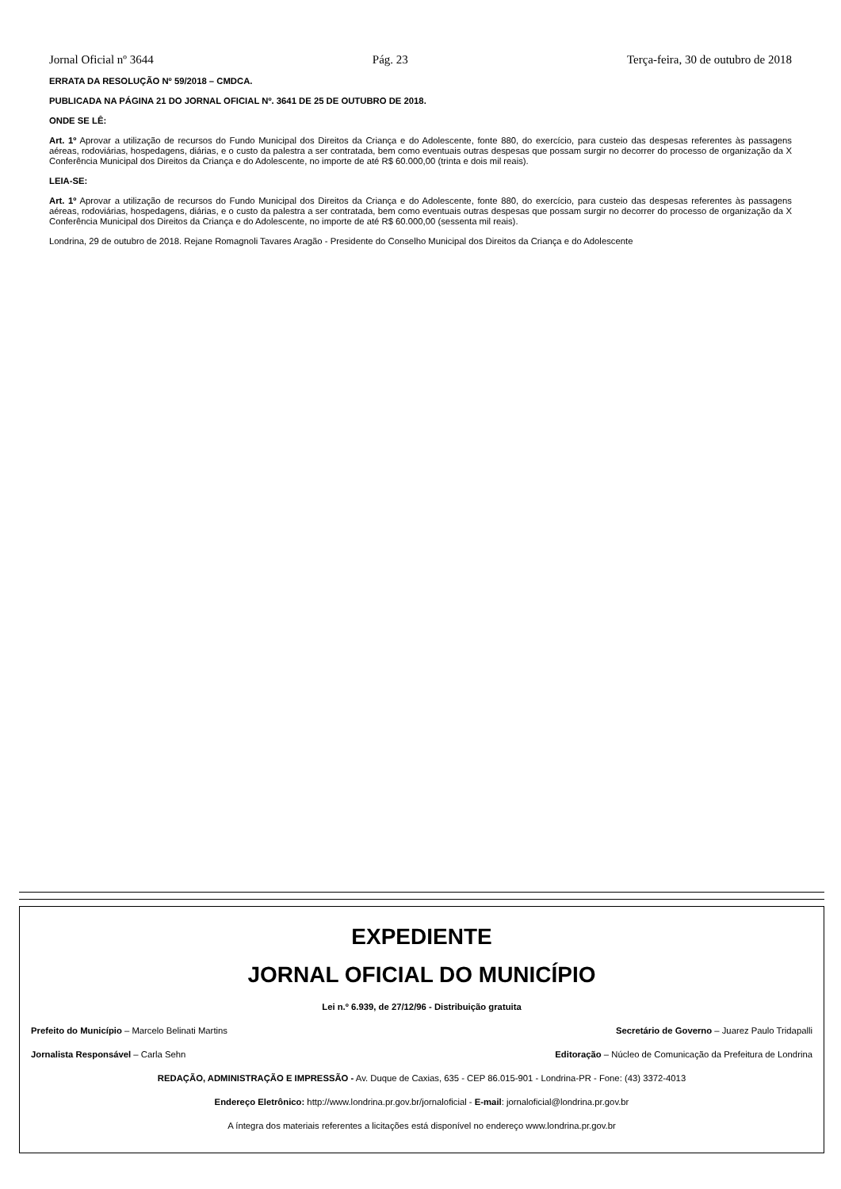Jornal Oficial nº 3644 Pág. 23 Terça-feira, 30 de outubro de 2018
ERRATA DA RESOLUÇÃO Nº 59/2018 – CMDCA.
PUBLICADA NA PÁGINA 21 DO JORNAL OFICIAL Nº. 3641 DE 25 DE OUTUBRO DE 2018.
ONDE SE LÊ:
Art. 1º Aprovar a utilização de recursos do Fundo Municipal dos Direitos da Criança e do Adolescente, fonte 880, do exercício, para custeio das despesas referentes às passagens aéreas, rodoviárias, hospedagens, diárias, e o custo da palestra a ser contratada, bem como eventuais outras despesas que possam surgir no decorrer do processo de organização da X Conferência Municipal dos Direitos da Criança e do Adolescente, no importe de até R$ 60.000,00 (trinta e dois mil reais).
LEIA-SE:
Art. 1º Aprovar a utilização de recursos do Fundo Municipal dos Direitos da Criança e do Adolescente, fonte 880, do exercício, para custeio das despesas referentes às passagens aéreas, rodoviárias, hospedagens, diárias, e o custo da palestra a ser contratada, bem como eventuais outras despesas que possam surgir no decorrer do processo de organização da X Conferência Municipal dos Direitos da Criança e do Adolescente, no importe de até R$ 60.000,00 (sessenta mil reais).
Londrina, 29 de outubro de 2018. Rejane Romagnoli Tavares Aragão - Presidente do Conselho Municipal dos Direitos da Criança e do Adolescente
EXPEDIENTE
JORNAL OFICIAL DO MUNICÍPIO
Lei n.º 6.939, de 27/12/96 - Distribuição gratuita
Prefeito do Município – Marcelo Belinati Martins Secretário de Governo – Juarez Paulo Tridapalli
Jornalista Responsável – Carla Sehn Editoração – Núcleo de Comunicação da Prefeitura de Londrina
REDAÇÃO, ADMINISTRAÇÃO E IMPRESSÃO - Av. Duque de Caxias, 635 - CEP 86.015-901 - Londrina-PR - Fone: (43) 3372-4013
Endereço Eletrônico: http://www.londrina.pr.gov.br/jornaloficial - E-mail: jornaloficial@londrina.pr.gov.br
A íntegra dos materiais referentes a licitações está disponível no endereço www.londrina.pr.gov.br